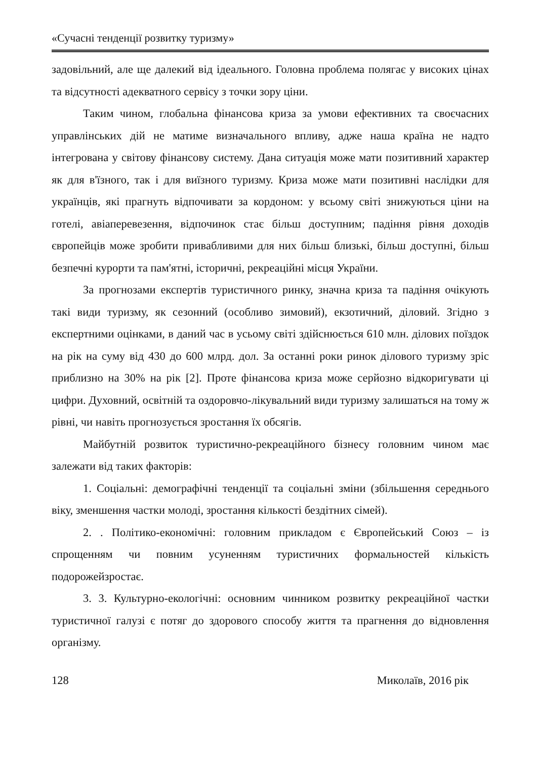«Сучасні тенденції розвитку туризму»
задовільний, але ще далекий від ідеального. Головна проблема полягає у високих цінах та відсутності адекватного сервісу з точки зору ціни.
Таким чином, глобальна фінансова криза за умови ефективних та своєчасних управлінських дій не матиме визначального впливу, адже наша країна не надто інтегрована у світову фінансову систему. Дана ситуація може мати позитивний характер як для в'їзного, так і для виїзного туризму. Криза може мати позитивні наслідки для українців, які прагнуть відпочивати за кордоном: у всьому світі знижуються ціни на готелі, авіаперевезення, відпочинок стає більш доступним; падіння рівня доходів європейців може зробити привабливими для них більш близькі, більш доступні, більш безпечні курорти та пам'ятні, історичні, рекреаційні місця України.
За прогнозами експертів туристичного ринку, значна криза та падіння очікують такі види туризму, як сезонний (особливо зимовий), екзотичний, діловий. Згідно з експертними оцінками, в даний час в усьому світі здійснюється 610 млн. ділових поїздок на рік на суму від 430 до 600 млрд. дол. За останні роки ринок ділового туризму зріс приблизно на 30% на рік [2]. Проте фінансова криза може серйозно відкоригувати ці цифри. Духовний, освітній та оздоровчо-лікувальний види туризму залишаться на тому ж рівні, чи навіть прогнозується зростання їх обсягів.
Майбутній розвиток туристично-рекреаційного бізнесу головним чином має залежати від таких факторів:
1. Соціальні: демографічні тенденції та соціальні зміни (збільшення середнього віку, зменшення частки молоді, зростання кількості бездітних сімей).
2. . Політико-економічні: головним прикладом є Європейський Союз – із спрощенням чи повним усуненням туристичних формальностей кількість подорожейзростає.
3. 3. Культурно-екологічні: основним чинником розвитку рекреаційної частки туристичної галузі є потяг до здорового способу життя та прагнення до відновлення організму.
128 Миколаїв, 2016 рік